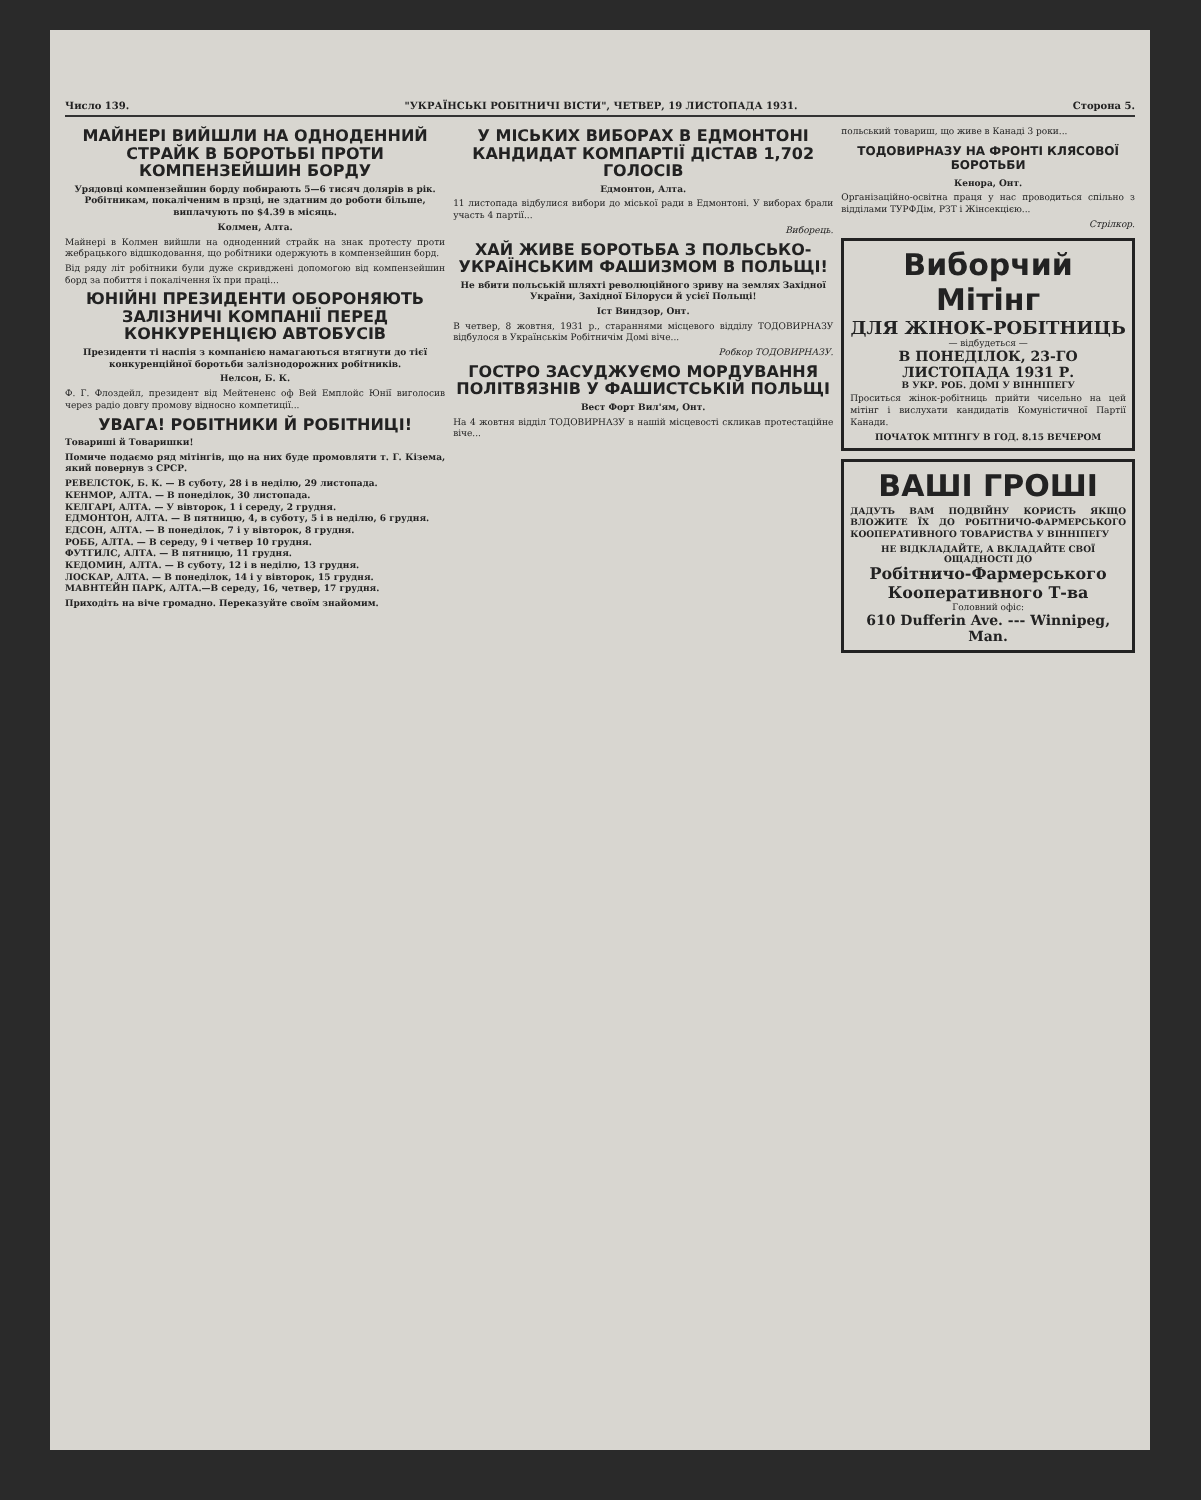Число 139. "УКРАЇНСЬКІ РОБІТНИЧІ ВІСТИ", ЧЕТВЕР, 19 ЛИСТОПАДА 1931. Сторона 5.
МАЙНЕРІ ВИЙШЛИ НА ОДНОДЕННИЙ СТРАЙК В БОРОТЬБІ ПРОТИ КОМПЕНЗЕЙШИН БОРДУ
Урядовці компензейшин борду побирають 5—6 тисяч долярів в рік. Робітникам, покаліченим в прзці, не здатним до роботи більше, виплачують по $4.39 в місяць.
Колмен, Алта.
Майнері в Колмен вийшли на одноденний страйк на знак протесту проти жебрацького відшкодовання, що робітники одержують в компензейшин борд.
Від ряду літ робітники були дуже скривджені допомогою від компензейшин борд за побиття і покалічення їх при праці...
ЮНІЙНІ ПРЕЗИДЕНТИ ОБОРОНЯЮТЬ ЗАЛІЗНИЧІ КОМПАНІЇ ПЕРЕД КОНКУРЕНЦІЄЮ АВТОБУСІВ
Президенти ті наспія з компанією намагаються втягнути до тієї конкуренційної боротьби залізнодорожних робітників.
Нелсон, Б. К.
Ф. Г. Флоздейл, президент від Мейтененс оф Вей Емплойс Юнії виголосив через радіо довгу промову відносно компетиції...
УВАГА! РОБІТНИКИ Й РОБІТНИЦІ!
Товариші й Товаришки!
Помиче подаємо ряд мітінгів, що на них буде промовляти т. Г. Кізема, який повернув з СРСР.
РЕВЕЛСТОК, Б. К. — В суботу, 28 і в неділю, 29 листопада.
КЕНМОР, АЛТА. — В понеділок, 30 листопада.
КЕЛГАРІ, АЛТА. — У вівторок, 1 і середу, 2 грудня.
ЕДМОНТОН, АЛТА. — В пятницю, 4, в суботу, 5 і в неділю, 6 грудня.
ЕДСОН, АЛТА. — В понеділок, 7 і у вівторок, 8 грудня.
РОББ, АЛТА. — В середу, 9 і четвер 10 грудня.
ФУТГИЛС, АЛТА. — В пятницю, 11 грудня.
КЕДОМИН, АЛТА. — В суботу, 12 і в неділю, 13 грудня.
ЛОСКАР, АЛТА. — В понеділок, 14 і у вівторок, 15 грудня.
МАВНТЕЙН ПАРК, АЛТА.—В середу, 16, четвер, 17 грудня.
Приходіть на віче громадно. Переказуйте своїм знайомим.
У МІСЬКИХ ВИБОРАХ В ЕДМОНТОНІ КАНДИДАТ КОМПАРТІЇ ДІСТАВ 1,702 ГОЛОСІВ
Едмонтон, Алта.
11 листопада відбулися вибори до міської ради в Едмонтоні. У виборах брали участь 4 партії...
Виборець.
ХАЙ ЖИВЕ БОРОТЬБА З ПОЛЬСЬКО-УКРАЇНСЬКИМ ФАШИЗМОМ В ПОЛЬЩІ!
Не вбити польській шляхті революційного зриву на землях Західної України, Західної Білоруси й усієї Польщі!
Іст Виндзор, Онт.
В четвер, 8 жовтня, 1931 р., стараннями місцевого відділу ТОДОВИРНАЗУ відбулося в Українськім Робітничім Домі віче...
Робкор ТОДОВИРНАЗУ.
ГОСТРО ЗАСУДЖУЄМО МОРДУВАННЯ ПОЛІТВЯЗНІВ У ФАШИСТСЬКІЙ ПОЛЬЩІ
Вест Форт Вил'ям, Онт.
На 4 жовтня відділ ТОДОВИРНАЗУ в нашій місцевості скликав протестаційне віче...
польський товариш, що живе в Канаді 3 роки...
ТОДОВИРНАЗУ НА ФРОНТІ КЛЯСОВОЇ БОРОТЬБИ
Кенора, Онт.
Організаційно-освітна праця у нас проводиться спільно з відділами ТУРФДім, РЗТ і Жінсекцією...
Стрілкор.
Виборчий Мітінг
ДЛЯ ЖІНОК-РОБІТНИЦЬ
— відбудеться —
В ПОНЕДІЛОК, 23-ГО ЛИСТОПАДА 1931 Р.
В УКР. РОБ. ДОМІ У ВІННІПЕГУ
Проситься жінок-робітниць прийти чисельно на цей мітінг і вислухати кандидатів Комуністичної Партії Канади.
ПОЧАТОК МІТІНГУ В ГОД. 8.15 ВЕЧЕРОМ
ВАШІ ГРОШІ
ДАДУТЬ ВАМ ПОДВІЙНУ КОРИСТЬ ЯКЩО ВЛОЖИТЕ ЇХ ДО РОБІТНИЧО-ФАРМЕРСЬКОГО КООПЕРАТИВНОГО ТОВАРИСТВА У ВІННІПЕГУ
НЕ ВІДКЛАДАЙТЕ, А ВКЛАДАЙТЕ СВОЇ ОЩАДНОСТІ ДО
Робітничо-Фармерського Кооперативного Т-ва
Головний офіс:
610 Dufferin Ave. --- Winnipeg, Man.